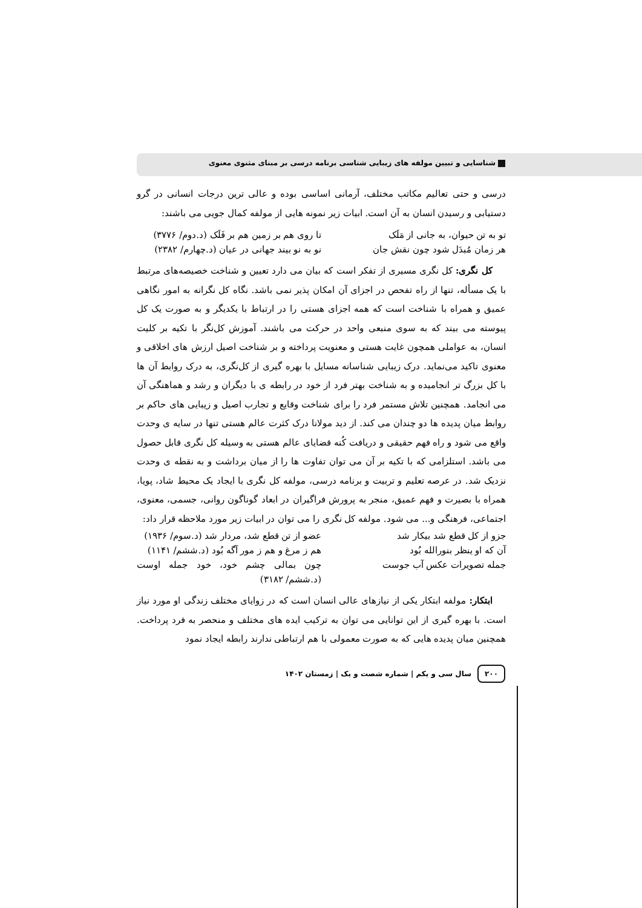شناسایی و تبیین مولفه های زیبایی شناسی برنامه درسی بر مبنای مثنوی معنوی
درسی و حتی تعالیم مکاتب مختلف، آرمانی اساسی بوده و عالی ترین درجات انسانی در گرو دستیابی و رسیدن انسان به آن است. ابیات زیر نمونه هایی از مولفه کمال جویی می باشند:
تو به تن حیوان، به جانی از مَلَک تا روی هم بر زمین هم بر فَلَک (د.دوم/ ۳۷۷۶)
هر زمان مُبدَل شود چون نقش جان نو به نو بیند جهانی در عیان (د.چهارم/ ۲۳۸۲)
کل نگری: کل نگری مسیری از تفکر است که بیان می دارد تعیین و شناخت خصیصه‌های مرتبط با یک مسأله، تنها از راه تفحص در اجزای آن امکان پذیر نمی باشد. نگاه کل نگرانه به امور نگاهی عمیق و همراه با شناخت است که همه اجزای هستی را در ارتباط با یکدیگر و به صورت یک کل پیوسته می بیند که به سوی منبعی واحد در حرکت می باشند. آموزش کل‌نگر با تکیه بر کلیت انسان، به عواملی همچون غایت هستی و معنویت پرداخته و بر شناخت اصیل ارزش های اخلاقی و معنوی تاکید می‌نماید. درک زیبایی شناسانه مسایل با بهره گیری از کل‌نگری، به درک روابط آن ها با کل بزرگ تر انجامیده و به شناخت بهتر فرد از خود در رابطه ی با دیگران و رشد و هماهنگی آن می انجامد. همچنین تلاش مستمر فرد را برای شناخت وقایع و تجارب اصیل و زیبایی های حاکم بر روابط میان پدیده ها دو چندان می کند. از دید مولانا درک کثرت عالم هستی تنها در سایه ی وحدت واقع می شود و راه فهم حقیقی و دریافت کُنه قضایای عالم هستی به وسیله کل نگری قابل حصول می باشد. استلزامی که با تکیه بر آن می توان تفاوت ها را از میان برداشت و به نقطه ی وحدت نزدیک شد. در عرصه تعلیم و تربیت و برنامه درسی، مولفه کل نگری با ایجاد یک محیط شاد، پویا، همراه با بصیرت و فهم عمیق، منجر به پرورش فراگیران در ابعاد گوناگون روانی، جسمی، معنوی، اجتماعی، فرهنگی و... می شود. مولفه کل نگری را می توان در ابیات زیر مورد ملاحظه قرار داد:
جزو از کل قطع شد بیکار شد عضو از تن قطع شد، مردار شد (د.سوم/ ۱۹۳۶)
آن که او ینظر بنورالله بُود هم ز مرغ و هم ز مور آگه بُود (د.ششم/ ۱۱۴۱)
جمله تصویرات عکس آب جوست چون بمالی چشم خود، خود جمله اوست (د.ششم/ ۳۱۸۲)
ابتکار: مولفه ابتکار یکی از نیازهای عالی انسان است که در زوایای مختلف زندگی او مورد نیاز است. با بهره گیری از این توانایی می توان به ترکیب ایده های مختلف و منحصر به فرد پرداخت. همچنین میان پدیده هایی که به صورت معمولی با هم ارتباطی ندارند رابطه ایجاد نمود
۲۰۰ سال سی و یکم | شماره شصت و یک | زمستان ۱۴۰۲